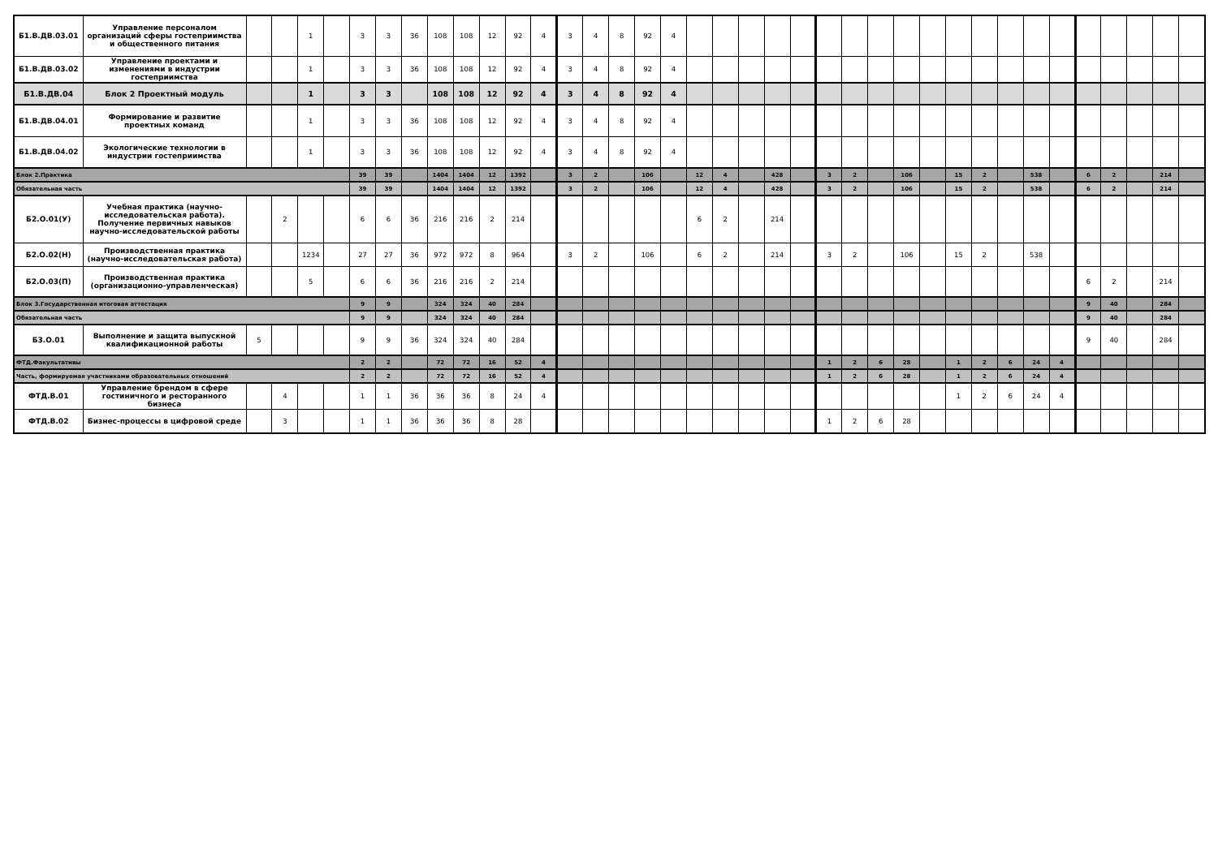| Б1.В.ДВ.03.01 | Управление персоналом организаций сферы гостеприимства и общественного питания | | | 1 | | 3 | 3 | 36 | 108 | 108 | 12 | 92 | 4 | 3 | 4 | 8 | 92 | 4 | | | | | | | | | | | | | | | | | | | | |
| Б1.В.ДВ.03.02 | Управление проектами и изменениями в индустрии гостеприимства | | | 1 | | 3 | 3 | 36 | 108 | 108 | 12 | 92 | 4 | 3 | 4 | 8 | 92 | 4 | | | | | | | | | | | | | | | | | | | | |
| Б1.В.ДВ.04 | Блок 2 Проектный модуль | | | 1 | | 3 | 3 | | 108 | 108 | 12 | 92 | 4 | 3 | 4 | 8 | 92 | 4 | | | | | | | | | | | | | | | | | | | | |
| Б1.В.ДВ.04.01 | Формирование и развитие проектных команд | | | 1 | | 3 | 3 | 36 | 108 | 108 | 12 | 92 | 4 | 3 | 4 | 8 | 92 | 4 | | | | | | | | | | | | | | | | | | | | |
| Б1.В.ДВ.04.02 | Экологические технологии в индустрии гостеприимства | | | 1 | | 3 | 3 | 36 | 108 | 108 | 12 | 92 | 4 | 3 | 4 | 8 | 92 | 4 | | | | | | | | | | | | | | | | | | | | |
| Блок 2.Практика | | | | | | 39 | 39 | | 1404 | 1404 | 12 | 1392 | | 3 | 2 | | 106 | | 12 | 4 | | 428 | | 3 | 2 | | 106 | | 15 | 2 | | 538 | | 6 | 2 | | 214 | |
| Обязательная часть | | | | | | 39 | 39 | | 1404 | 1404 | 12 | 1392 | | 3 | 2 | | 106 | | 12 | 4 | | 428 | | 3 | 2 | | 106 | | 15 | 2 | | 538 | | 6 | 2 | | 214 | |
| Б2.О.01(У) | Учебная практика (научно-исследовательская работа). Получение первичных навыков научно-исследовательской работы | | 2 | | | 6 | 6 | 36 | 216 | 216 | 2 | 214 | | | | | | | 6 | 2 | | 214 | | | | | | | | | | | | | | | | |
| Б2.О.02(Н) | Производственная практика (научно-исследовательская работа) | | | 1234 | | 27 | 27 | 36 | 972 | 972 | 8 | 964 | | 3 | 2 | | 106 | | 6 | 2 | | 214 | | 3 | 2 | | 106 | | 15 | 2 | | 538 | | | | | | |
| Б2.О.03(П) | Производственная практика (организационно-управленческая) | | | 5 | | 6 | 6 | 36 | 216 | 216 | 2 | 214 | | | | | | | | | | | | | | | | | | | | | | 6 | 2 | | 214 | |
| Блок 3.Государственная итоговая аттестация | | | | | | 9 | 9 | | 324 | 324 | 40 | 284 | | | | | | | | | | | | | | | | | | | | | | 9 | 40 | | 284 | |
| Обязательная часть | | | | | | 9 | 9 | | 324 | 324 | 40 | 284 | | | | | | | | | | | | | | | | | | | | | | 9 | 40 | | 284 | |
| Б3.О.01 | Выполнение и защита выпускной квалификационной работы | 5 | | | | 9 | 9 | 36 | 324 | 324 | 40 | 284 | | | | | | | | | | | | | | | | | | | | | | 9 | 40 | | 284 | |
| ФТД.Факультативы | | | | | | 2 | 2 | | 72 | 72 | 16 | 52 | 4 | | | | | | | | | | | 1 | 2 | 6 | 28 | | 1 | 2 | 6 | 24 | 4 | | | | | |
| Часть, формируемая участниками образовательных отношений | | | | | | 2 | 2 | | 72 | 72 | 16 | 52 | 4 | | | | | | | | | | | 1 | 2 | 6 | 28 | | 1 | 2 | 6 | 24 | 4 | | | | | |
| ФТД.В.01 | Управление брендом в сфере гостиничного и ресторанного бизнеса | | 4 | | | 1 | 1 | 36 | 36 | 36 | 8 | 24 | 4 | | | | | | | | | | | | | | | | 1 | 2 | 6 | 24 | 4 | | | | | |
| ФТД.В.02 | Бизнес-процессы в цифровой среде | | 3 | | | 1 | 1 | 36 | 36 | 36 | 8 | 28 | | | | | | | | | | | | 1 | 2 | 6 | 28 | | | | | | | | | | | |